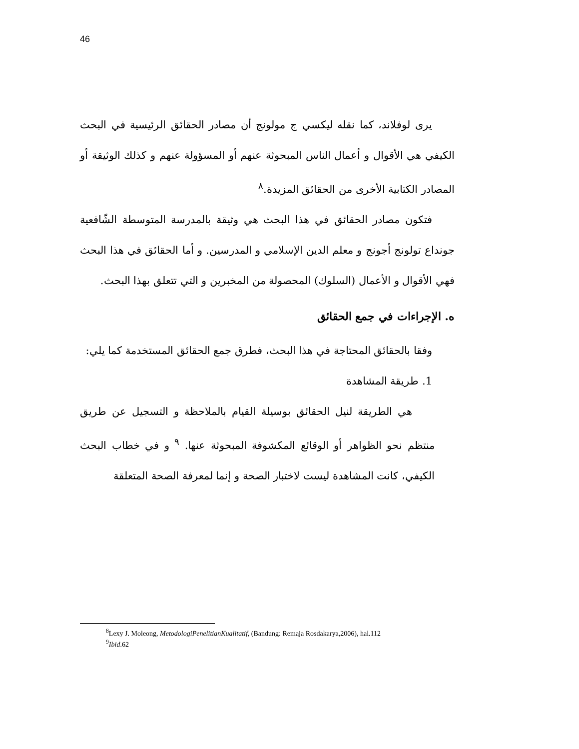46
يرى لوفلاند، كما نقله ليكسي ج مولونج أن مصادر الحقائق الرئيسية في البحث الكيفي هي الأقوال و أعمال الناس المبحوثة عنهم أو المسؤولة عنهم و كذلك الوثيقة أو المصادر الكتابية الأخرى من الحقائق المزيدة.<sup>٨</sup>
فتكون مصادر الحقائق في هذا البحث هي وثيقة بالمدرسة المتوسطة الشّافعية جونداع تولونج أجونج و معلم الدين الإسلامي و المدرسين. و أما الحقائق في هذا البحث فهي الأقوال و الأعمال (السلوك) المحصولة من المخبرين و التي تتعلق بهذا البحث.
ه. الإجراءات في جمع الحقائق
وفقا بالحقائق المحتاجة في هذا البحث، فطرق جمع الحقائق المستخدمة كما يلي:
1. طريقة المشاهدة
هي الطريقة لنيل الحقائق بوسيلة القيام بالملاحظة و التسجيل عن طريق منتظم نحو الظواهر أو الوقائع المكشوفة المبحوثة عنها. <sup>٩</sup> و في خطاب البحث الكيفي، كانت المشاهدة ليست لاختبار الصحة و إنما لمعرفة الصحة المتعلقة
<sup>8</sup> Lexy J. Moleong, MetodologiPenelitianKualitatif, (Bandung: Remaja Rosdakarya,2006), hal.112
<sup>9</sup> Ibid.62